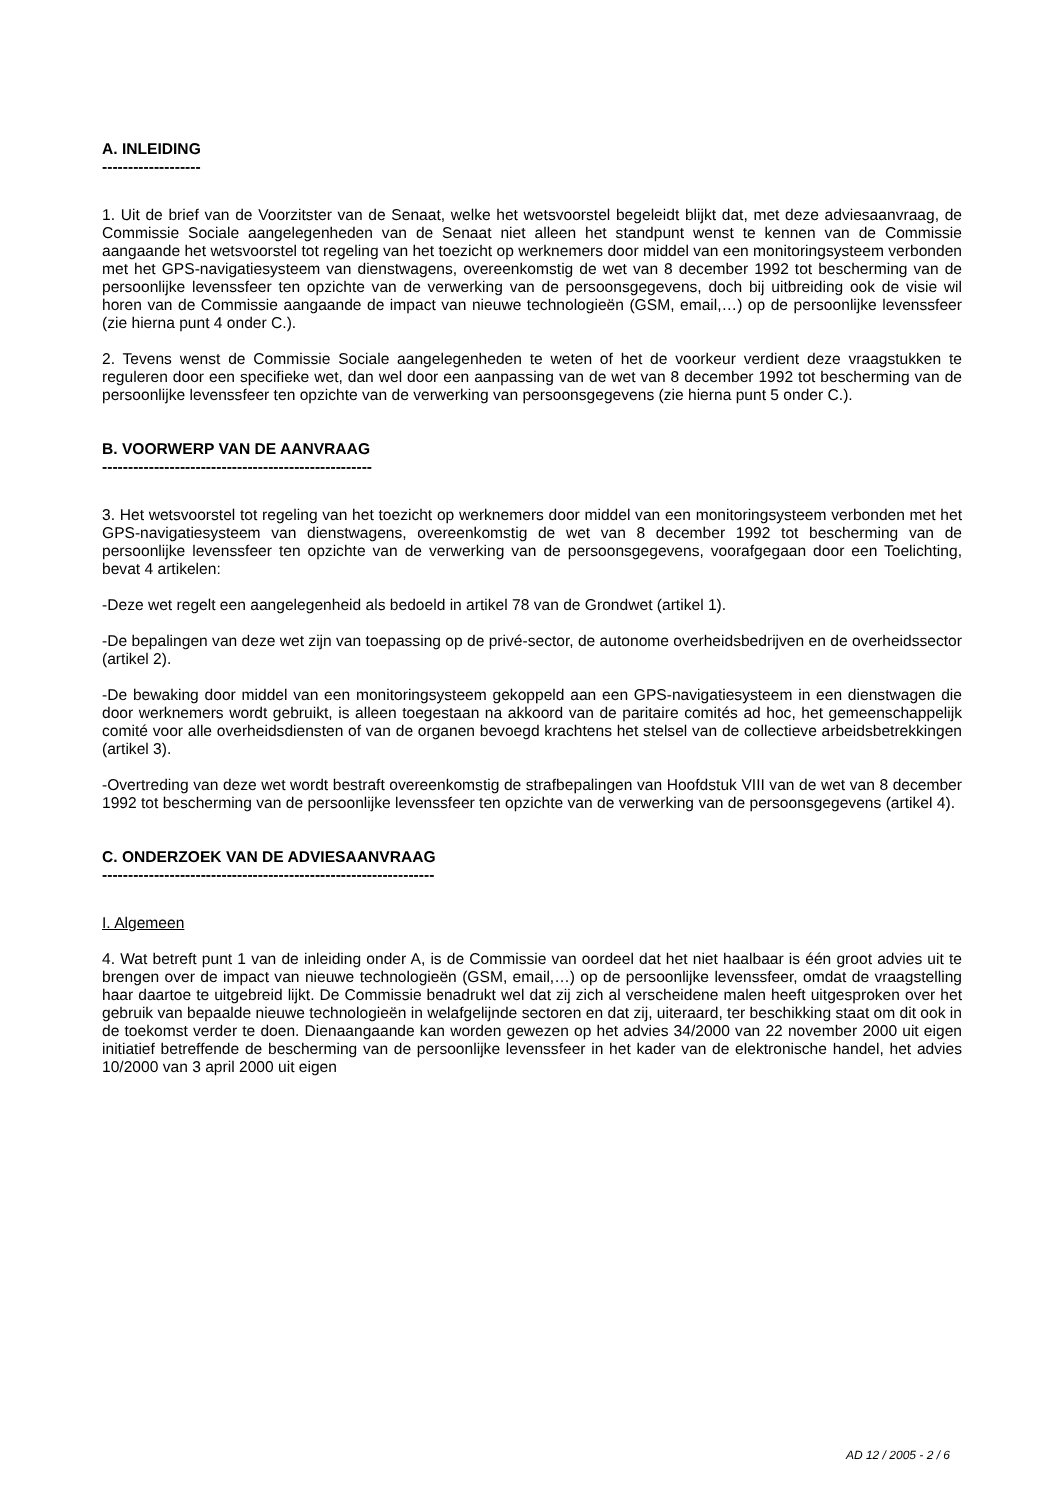A. INLEIDING
-------------------
1. Uit de brief van de Voorzitster van de Senaat, welke het wetsvoorstel begeleidt blijkt dat, met deze adviesaanvraag, de Commissie Sociale aangelegenheden van de Senaat niet alleen het standpunt wenst te kennen van de Commissie aangaande het wetsvoorstel tot regeling van het toezicht op werknemers door middel van een monitoringsysteem verbonden met het GPS-navigatiesysteem van dienstwagens, overeenkomstig de wet van 8 december 1992 tot bescherming van de persoonlijke levenssfeer ten opzichte van de verwerking van de persoonsgegevens, doch bij uitbreiding ook de visie wil horen van de Commissie aangaande de impact van nieuwe technologieën (GSM, email,…) op de persoonlijke levenssfeer (zie hierna punt 4 onder C.).
2. Tevens wenst de Commissie Sociale aangelegenheden te weten of het de voorkeur verdient deze vraagstukken te reguleren door een specifieke wet, dan wel door een aanpassing van de wet van 8 december 1992 tot bescherming van de persoonlijke levenssfeer ten opzichte van de verwerking van persoonsgegevens (zie hierna punt 5 onder C.).
B. VOORWERP VAN DE AANVRAAG
----------------------------------------------------
3. Het wetsvoorstel tot regeling van het toezicht op werknemers door middel van een monitoringsysteem verbonden met het GPS-navigatiesysteem van dienstwagens, overeenkomstig de wet van 8 december 1992 tot bescherming van de persoonlijke levenssfeer ten opzichte van de verwerking van de persoonsgegevens, voorafgegaan door een Toelichting, bevat 4 artikelen:
-Deze wet regelt een aangelegenheid als bedoeld in artikel 78 van de Grondwet (artikel 1).
-De bepalingen van deze wet zijn van toepassing op de privé-sector, de autonome overheidsbedrijven en de overheidssector (artikel 2).
-De bewaking door middel van een monitoringsysteem gekoppeld aan een GPS-navigatiesysteem in een dienstwagen die door werknemers wordt gebruikt, is alleen toegestaan na akkoord van de paritaire comités ad hoc, het gemeenschappelijk comité voor alle overheidsdiensten of van de organen bevoegd krachtens het stelsel van de collectieve arbeidsbetrekkingen (artikel 3).
-Overtreding van deze wet wordt bestraft overeenkomstig de strafbepalingen van Hoofdstuk VIII van de wet van 8 december 1992 tot bescherming van de persoonlijke levenssfeer ten opzichte van de verwerking van de persoonsgegevens (artikel 4).
C. ONDERZOEK VAN DE ADVIESAANVRAAG
----------------------------------------------------------------
I. Algemeen
4. Wat betreft punt 1 van de inleiding onder A, is de Commissie van oordeel dat het niet haalbaar is één groot advies uit te brengen over de impact van nieuwe technologieën (GSM, email,…) op de persoonlijke levenssfeer, omdat de vraagstelling haar daartoe te uitgebreid lijkt. De Commissie benadrukt wel dat zij zich al verscheidene malen heeft uitgesproken over het gebruik van bepaalde nieuwe technologieën in welafgelijnde sectoren en dat zij, uiteraard, ter beschikking staat om dit ook in de toekomst verder te doen. Dienaangaande kan worden gewezen op het advies 34/2000 van 22 november 2000 uit eigen initiatief betreffende de bescherming van de persoonlijke levenssfeer in het kader van de elektronische handel, het advies 10/2000 van 3 april 2000 uit eigen
AD 12 / 2005 - 2 / 6